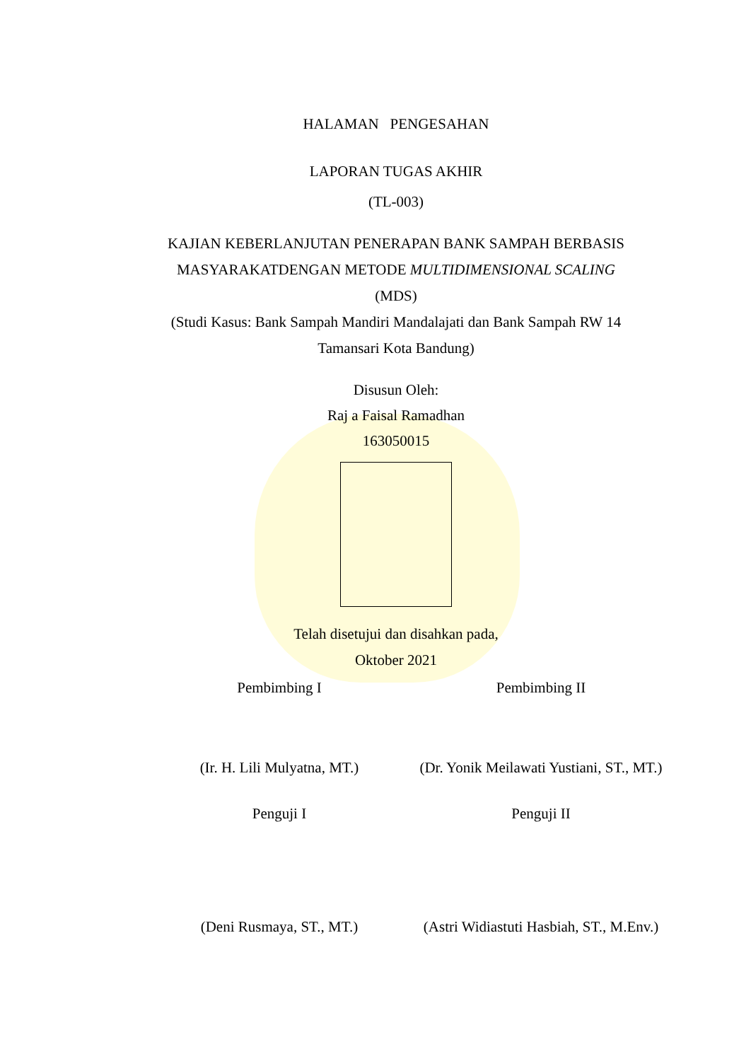HALAMAN PENGESAHAN
LAPORAN TUGAS AKHIR
(TL-003)
KAJIAN KEBERLANJUTAN PENERAPAN BANK SAMPAH BERBASIS MASYARAKATDENGAN METODE MULTIDIMENSIONAL SCALING
(MDS)
(Studi Kasus: Bank Sampah Mandiri Mandalajati dan Bank Sampah RW 14 Tamansari Kota Bandung)
Disusun Oleh:
Raj a Faisal Ramadhan
163050015
Telah disetujui dan disahkan pada,
Oktober 2021
Pembimbing I Pembimbing II
(Ir. H. Lili Mulyatna, MT.) (Dr. Yonik Meilawati Yustiani, ST., MT.)
Penguji I Penguji II
(Deni Rusmaya, ST., MT.) (Astri Widiastuti Hasbiah, ST., M.Env.)